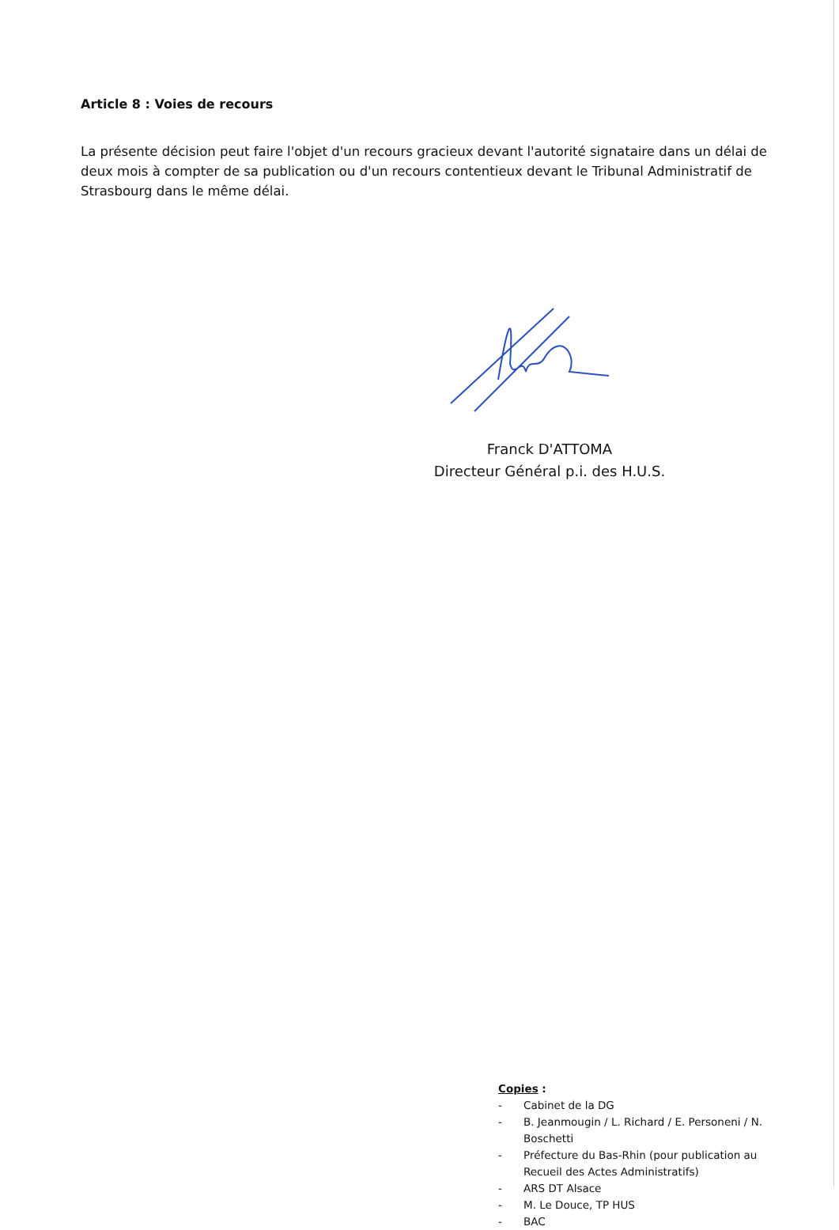Article 8 : Voies de recours
La présente décision peut faire l'objet d'un recours gracieux devant l'autorité signataire dans un délai de deux mois à compter de sa publication ou d'un recours contentieux devant le Tribunal Administratif de Strasbourg dans le même délai.
Franck D'ATTOMA
Directeur Général p.i. des H.U.S.
Copies :
- Cabinet de la DG
- B. Jeanmougin / L. Richard / E. Personeni / N. Boschetti
- Préfecture du Bas-Rhin (pour publication au Recueil des Actes Administratifs)
- ARS DT Alsace
- M. Le Douce, TP HUS
- BAC